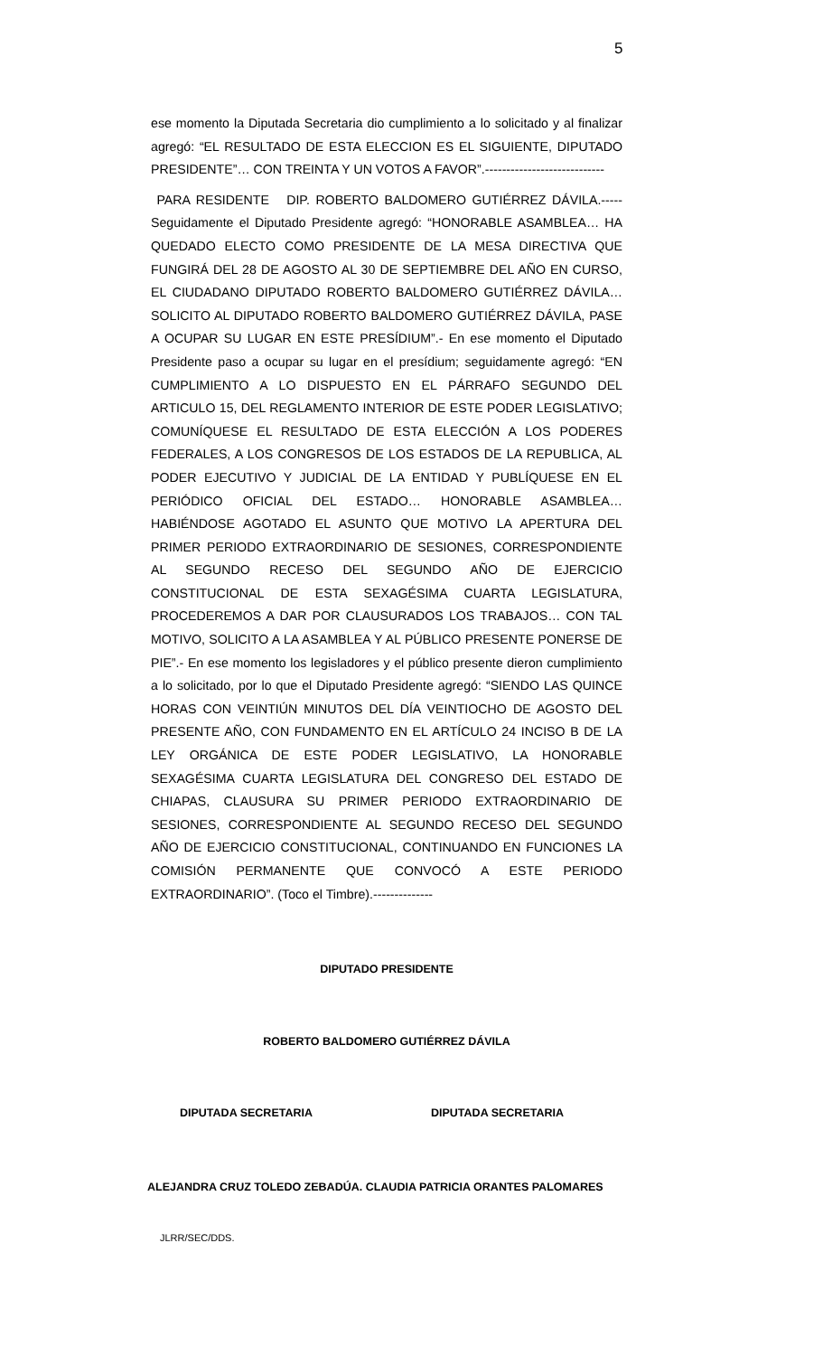5
ese momento la Diputada Secretaria dio cumplimiento a lo solicitado y al finalizar agregó: “EL RESULTADO DE ESTA ELECCION ES EL SIGUIENTE, DIPUTADO PRESIDENTE”… CON TREINTA Y UN VOTOS A FAVOR”.----------------------------
PARA RESIDENTE DIP. ROBERTO BALDOMERO GUTIÉRREZ DÁVILA.----- Seguidamente el Diputado Presidente agregó: “HONORABLE ASAMBLEA… HA QUEDADO ELECTO COMO PRESIDENTE DE LA MESA DIRECTIVA QUE FUNGIRÁ DEL 28 DE AGOSTO AL 30 DE SEPTIEMBRE DEL AÑO EN CURSO, EL CIUDADANO DIPUTADO ROBERTO BALDOMERO GUTIÉRREZ DÁVILA… SOLICITO AL DIPUTADO ROBERTO BALDOMERO GUTIÉRREZ DÁVILA, PASE A OCUPAR SU LUGAR EN ESTE PRESÍDIUM”.- En ese momento el Diputado Presidente paso a ocupar su lugar en el presídium; seguidamente agregó: “EN CUMPLIMIENTO A LO DISPUESTO EN EL PÁRRAFO SEGUNDO DEL ARTICULO 15, DEL REGLAMENTO INTERIOR DE ESTE PODER LEGISLATIVO; COMUNÍQUESE EL RESULTADO DE ESTA ELECCIÓN A LOS PODERES FEDERALES, A LOS CONGRESOS DE LOS ESTADOS DE LA REPUBLICA, AL PODER EJECUTIVO Y JUDICIAL DE LA ENTIDAD Y PUBLÍQUESE EN EL PERIÓDICO OFICIAL DEL ESTADO… HONORABLE ASAMBLEA… HABIÉNDOSE AGOTADO EL ASUNTO QUE MOTIVO LA APERTURA DEL PRIMER PERIODO EXTRAORDINARIO DE SESIONES, CORRESPONDIENTE AL SEGUNDO RECESO DEL SEGUNDO AÑO DE EJERCICIO CONSTITUCIONAL DE ESTA SEXAGÉSIMA CUARTA LEGISLATURA, PROCEDEREMOS A DAR POR CLAUSURADOS LOS TRABAJOS… CON TAL MOTIVO, SOLICITO A LA ASAMBLEA Y AL PÚBLICO PRESENTE PONERSE DE PIE”.- En ese momento los legisladores y el público presente dieron cumplimiento a lo solicitado, por lo que el Diputado Presidente agregó: “SIENDO LAS QUINCE HORAS CON VEINTIÚN MINUTOS DEL DÍA VEINTIOCHO DE AGOSTO DEL PRESENTE AÑO, CON FUNDAMENTO EN EL ARTÍCULO 24 INCISO B DE LA LEY ORGÁNICA DE ESTE PODER LEGISLATIVO, LA HONORABLE SEXAGÉSIMA CUARTA LEGISLATURA DEL CONGRESO DEL ESTADO DE CHIAPAS, CLAUSURA SU PRIMER PERIODO EXTRAORDINARIO DE SESIONES, CORRESPONDIENTE AL SEGUNDO RECESO DEL SEGUNDO AÑO DE EJERCICIO CONSTITUCIONAL, CONTINUANDO EN FUNCIONES LA COMISIÓN PERMANENTE QUE CONVOCÓ A ESTE PERIODO EXTRAORDINARIO”. (Toco el Timbre).--------------
DIPUTADO PRESIDENTE
ROBERTO BALDOMERO GUTIÉRREZ DÁVILA
DIPUTADA SECRETARIA DIPUTADA SECRETARIA
ALEJANDRA CRUZ TOLEDO ZEBADÚA. CLAUDIA PATRICIA ORANTES PALOMARES
JLRR/SEC/DDS.